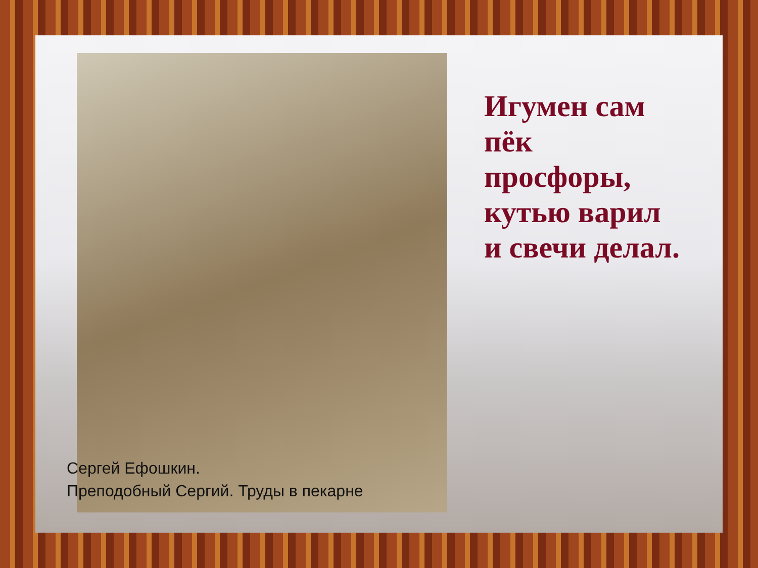Игумен сам
пёк
просфоры,
кутью варил
и свечи делал.
Сергей Ефошкин.
Преподобный Сергий. Труды в пекарне